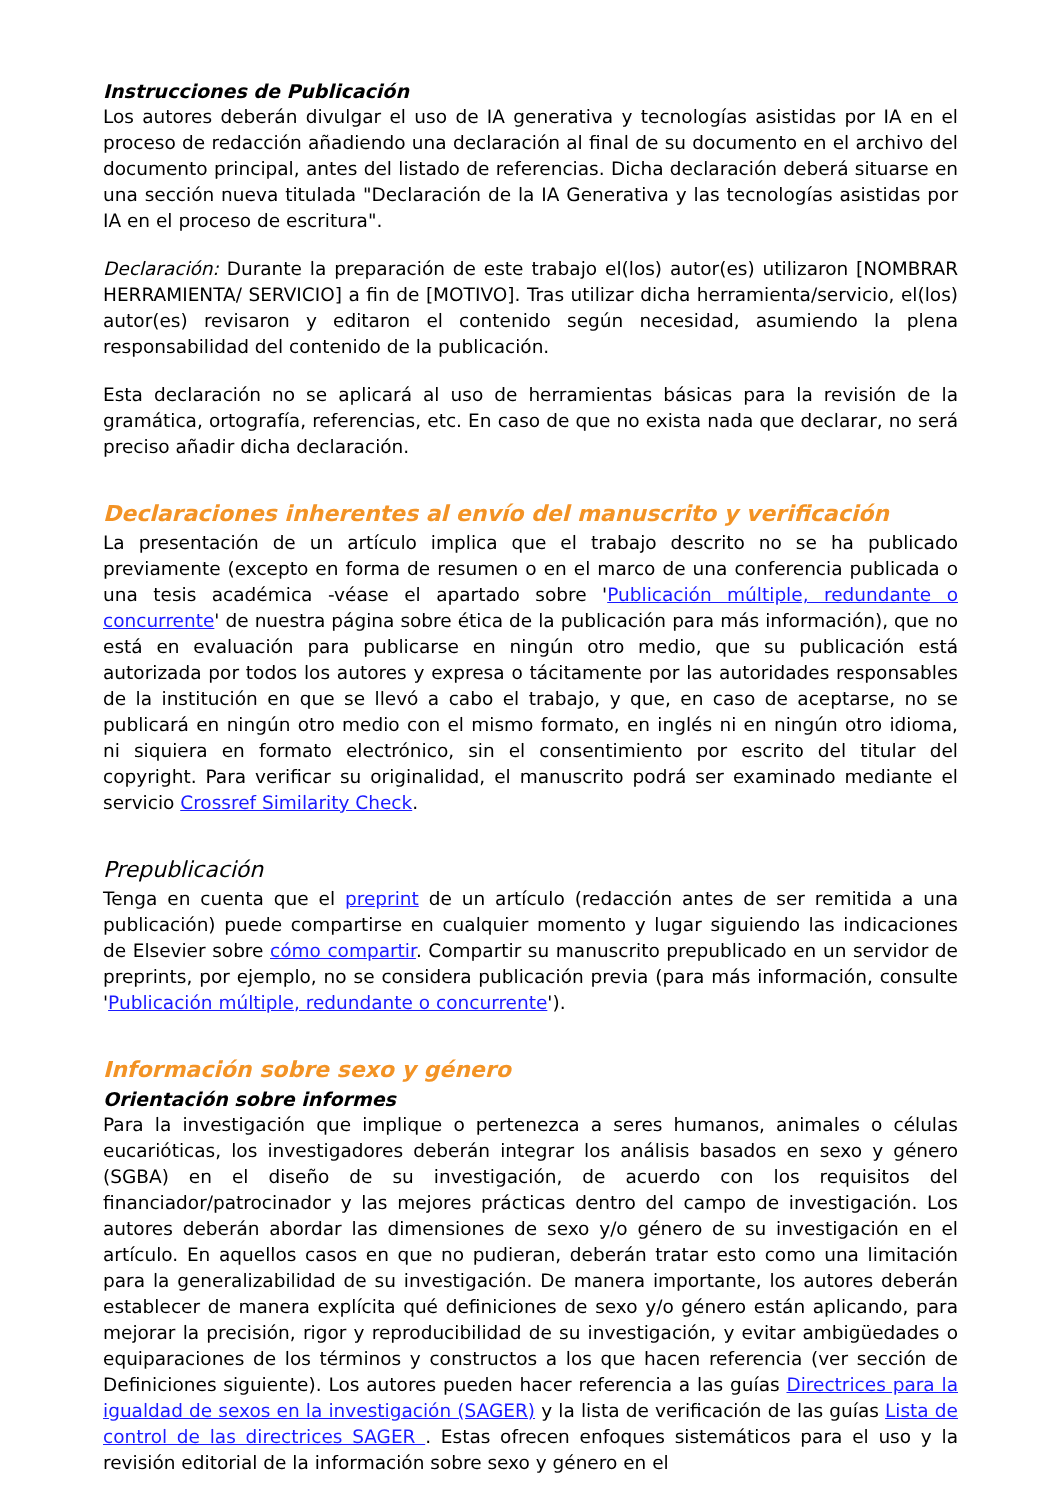Instrucciones de Publicación
Los autores deberán divulgar el uso de IA generativa y tecnologías asistidas por IA en el proceso de redacción añadiendo una declaración al final de su documento en el archivo del documento principal, antes del listado de referencias. Dicha declaración deberá situarse en una sección nueva titulada "Declaración de la IA Generativa y las tecnologías asistidas por IA en el proceso de escritura".
Declaración: Durante la preparación de este trabajo el(los) autor(es) utilizaron [NOMBRAR HERRAMIENTA/ SERVICIO] a fin de [MOTIVO]. Tras utilizar dicha herramienta/servicio, el(los) autor(es) revisaron y editaron el contenido según necesidad, asumiendo la plena responsabilidad del contenido de la publicación.
Esta declaración no se aplicará al uso de herramientas básicas para la revisión de la gramática, ortografía, referencias, etc. En caso de que no exista nada que declarar, no será preciso añadir dicha declaración.
Declaraciones inherentes al envío del manuscrito y verificación
La presentación de un artículo implica que el trabajo descrito no se ha publicado previamente (excepto en forma de resumen o en el marco de una conferencia publicada o una tesis académica -véase el apartado sobre 'Publicación múltiple, redundante o concurrente' de nuestra página sobre ética de la publicación para más información), que no está en evaluación para publicarse en ningún otro medio, que su publicación está autorizada por todos los autores y expresa o tácitamente por las autoridades responsables de la institución en que se llevó a cabo el trabajo, y que, en caso de aceptarse, no se publicará en ningún otro medio con el mismo formato, en inglés ni en ningún otro idioma, ni siquiera en formato electrónico, sin el consentimiento por escrito del titular del copyright. Para verificar su originalidad, el manuscrito podrá ser examinado mediante el servicio Crossref Similarity Check.
Prepublicación
Tenga en cuenta que el preprint de un artículo (redacción antes de ser remitida a una publicación) puede compartirse en cualquier momento y lugar siguiendo las indicaciones de Elsevier sobre cómo compartir. Compartir su manuscrito prepublicado en un servidor de preprints, por ejemplo, no se considera publicación previa (para más información, consulte 'Publicación múltiple, redundante o concurrente').
Información sobre sexo y género
Orientación sobre informes
Para la investigación que implique o pertenezca a seres humanos, animales o células eucarióticas, los investigadores deberán integrar los análisis basados en sexo y género (SGBA) en el diseño de su investigación, de acuerdo con los requisitos del financiador/patrocinador y las mejores prácticas dentro del campo de investigación. Los autores deberán abordar las dimensiones de sexo y/o género de su investigación en el artículo. En aquellos casos en que no pudieran, deberán tratar esto como una limitación para la generalizabilidad de su investigación. De manera importante, los autores deberán establecer de manera explícita qué definiciones de sexo y/o género están aplicando, para mejorar la precisión, rigor y reproducibilidad de su investigación, y evitar ambigüedades o equiparaciones de los términos y constructos a los que hacen referencia (ver sección de Definiciones siguiente). Los autores pueden hacer referencia a las guías Directrices para la igualdad de sexos en la investigación (SAGER) y la lista de verificación de las guías Lista de control de las directrices SAGER . Estas ofrecen enfoques sistemáticos para el uso y la revisión editorial de la información sobre sexo y género en el